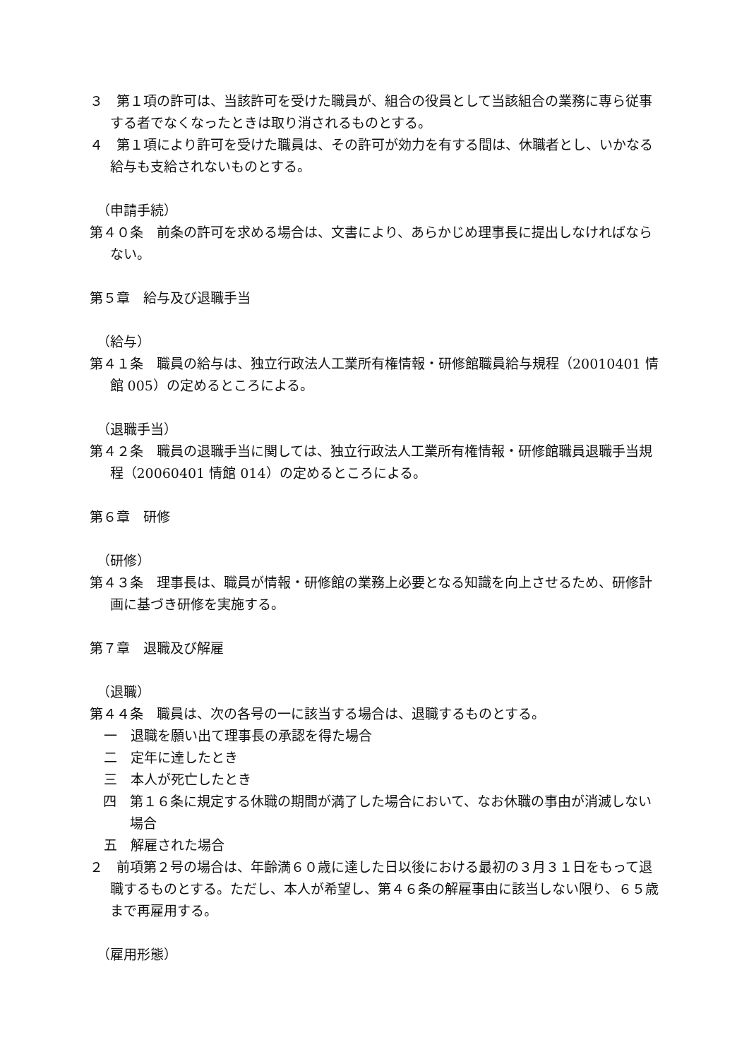３　第１項の許可は、当該許可を受けた職員が、組合の役員として当該組合の業務に専ら従事する者でなくなったときは取り消されるものとする。
４　第１項により許可を受けた職員は、その許可が効力を有する間は、休職者とし、いかなる給与も支給されないものとする。
（申請手続）
第４０条　前条の許可を求める場合は、文書により、あらかじめ理事長に提出しなければならない。
第５章　給与及び退職手当
（給与）
第４１条　職員の給与は、独立行政法人工業所有権情報・研修館職員給与規程（20010401 情館 005）の定めるところによる。
（退職手当）
第４２条　職員の退職手当に関しては、独立行政法人工業所有権情報・研修館職員退職手当規程（20060401 情館 014）の定めるところによる。
第６章　研修
（研修）
第４３条　理事長は、職員が情報・研修館の業務上必要となる知識を向上させるため、研修計画に基づき研修を実施する。
第７章　退職及び解雇
（退職）
第４４条　職員は、次の各号の一に該当する場合は、退職するものとする。
一　退職を願い出て理事長の承認を得た場合
二　定年に達したとき
三　本人が死亡したとき
四　第１６条に規定する休職の期間が満了した場合において、なお休職の事由が消滅しない場合
五　解雇された場合
２　前項第２号の場合は、年齢満６０歳に達した日以後における最初の３月３１日をもって退職するものとする。ただし、本人が希望し、第４６条の解雇事由に該当しない限り、６５歳まで再雇用する。
（雇用形態）